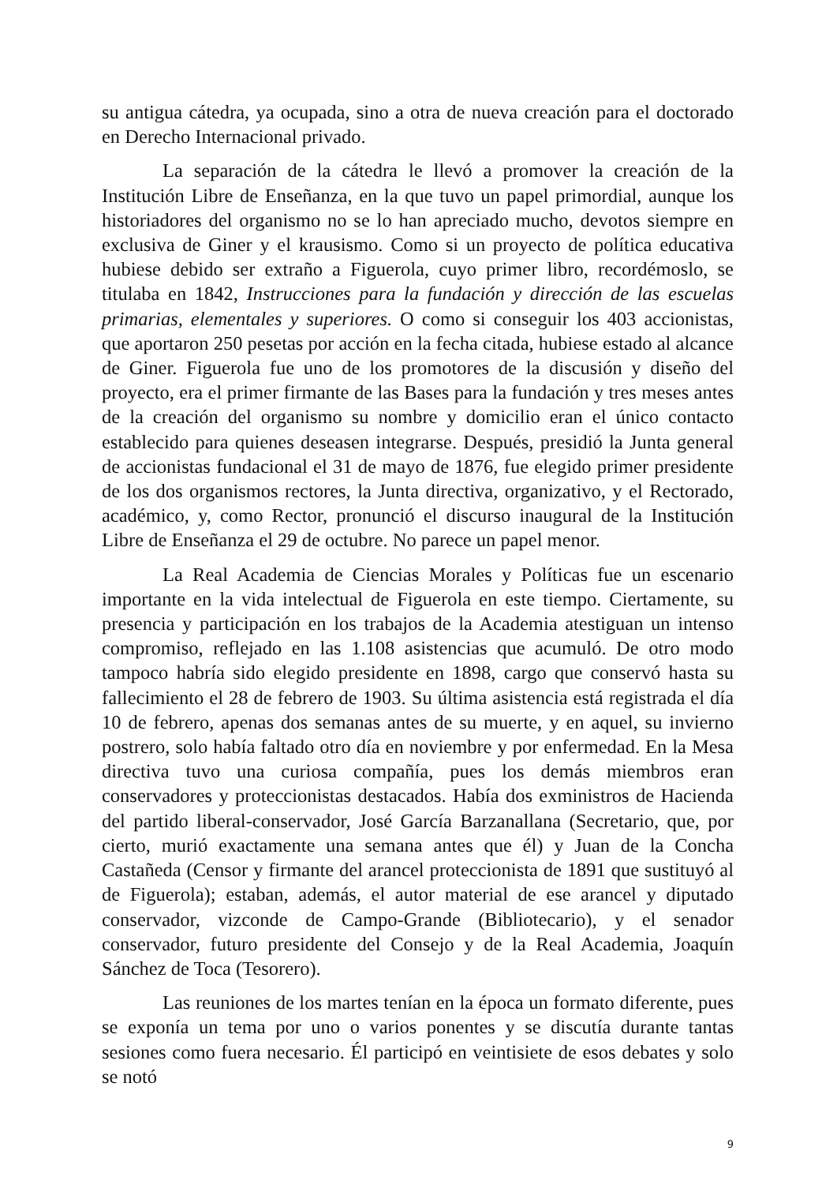su antigua cátedra, ya ocupada, sino a otra de nueva creación para el doctorado en Derecho Internacional privado.
La separación de la cátedra le llevó a promover la creación de la Institución Libre de Enseñanza, en la que tuvo un papel primordial, aunque los historiadores del organismo no se lo han apreciado mucho, devotos siempre en exclusiva de Giner y el krausismo. Como si un proyecto de política educativa hubiese debido ser extraño a Figuerola, cuyo primer libro, recordémoslo, se titulaba en 1842, Instrucciones para la fundación y dirección de las escuelas primarias, elementales y superiores. O como si conseguir los 403 accionistas, que aportaron 250 pesetas por acción en la fecha citada, hubiese estado al alcance de Giner. Figuerola fue uno de los promotores de la discusión y diseño del proyecto, era el primer firmante de las Bases para la fundación y tres meses antes de la creación del organismo su nombre y domicilio eran el único contacto establecido para quienes deseasen integrarse. Después, presidió la Junta general de accionistas fundacional el 31 de mayo de 1876, fue elegido primer presidente de los dos organismos rectores, la Junta directiva, organizativo, y el Rectorado, académico, y, como Rector, pronunció el discurso inaugural de la Institución Libre de Enseñanza el 29 de octubre. No parece un papel menor.
La Real Academia de Ciencias Morales y Políticas fue un escenario importante en la vida intelectual de Figuerola en este tiempo. Ciertamente, su presencia y participación en los trabajos de la Academia atestiguan un intenso compromiso, reflejado en las 1.108 asistencias que acumuló. De otro modo tampoco habría sido elegido presidente en 1898, cargo que conservó hasta su fallecimiento el 28 de febrero de 1903. Su última asistencia está registrada el día 10 de febrero, apenas dos semanas antes de su muerte, y en aquel, su invierno postrero, solo había faltado otro día en noviembre y por enfermedad. En la Mesa directiva tuvo una curiosa compañía, pues los demás miembros eran conservadores y proteccionistas destacados. Había dos exministros de Hacienda del partido liberal-conservador, José García Barzanallana (Secretario, que, por cierto, murió exactamente una semana antes que él) y Juan de la Concha Castañeda (Censor y firmante del arancel proteccionista de 1891 que sustituyó al de Figuerola); estaban, además, el autor material de ese arancel y diputado conservador, vizconde de Campo-Grande (Bibliotecario), y el senador conservador, futuro presidente del Consejo y de la Real Academia, Joaquín Sánchez de Toca (Tesorero).
Las reuniones de los martes tenían en la época un formato diferente, pues se exponía un tema por uno o varios ponentes y se discutía durante tantas sesiones como fuera necesario. Él participó en veintisiete de esos debates y solo se notó
9